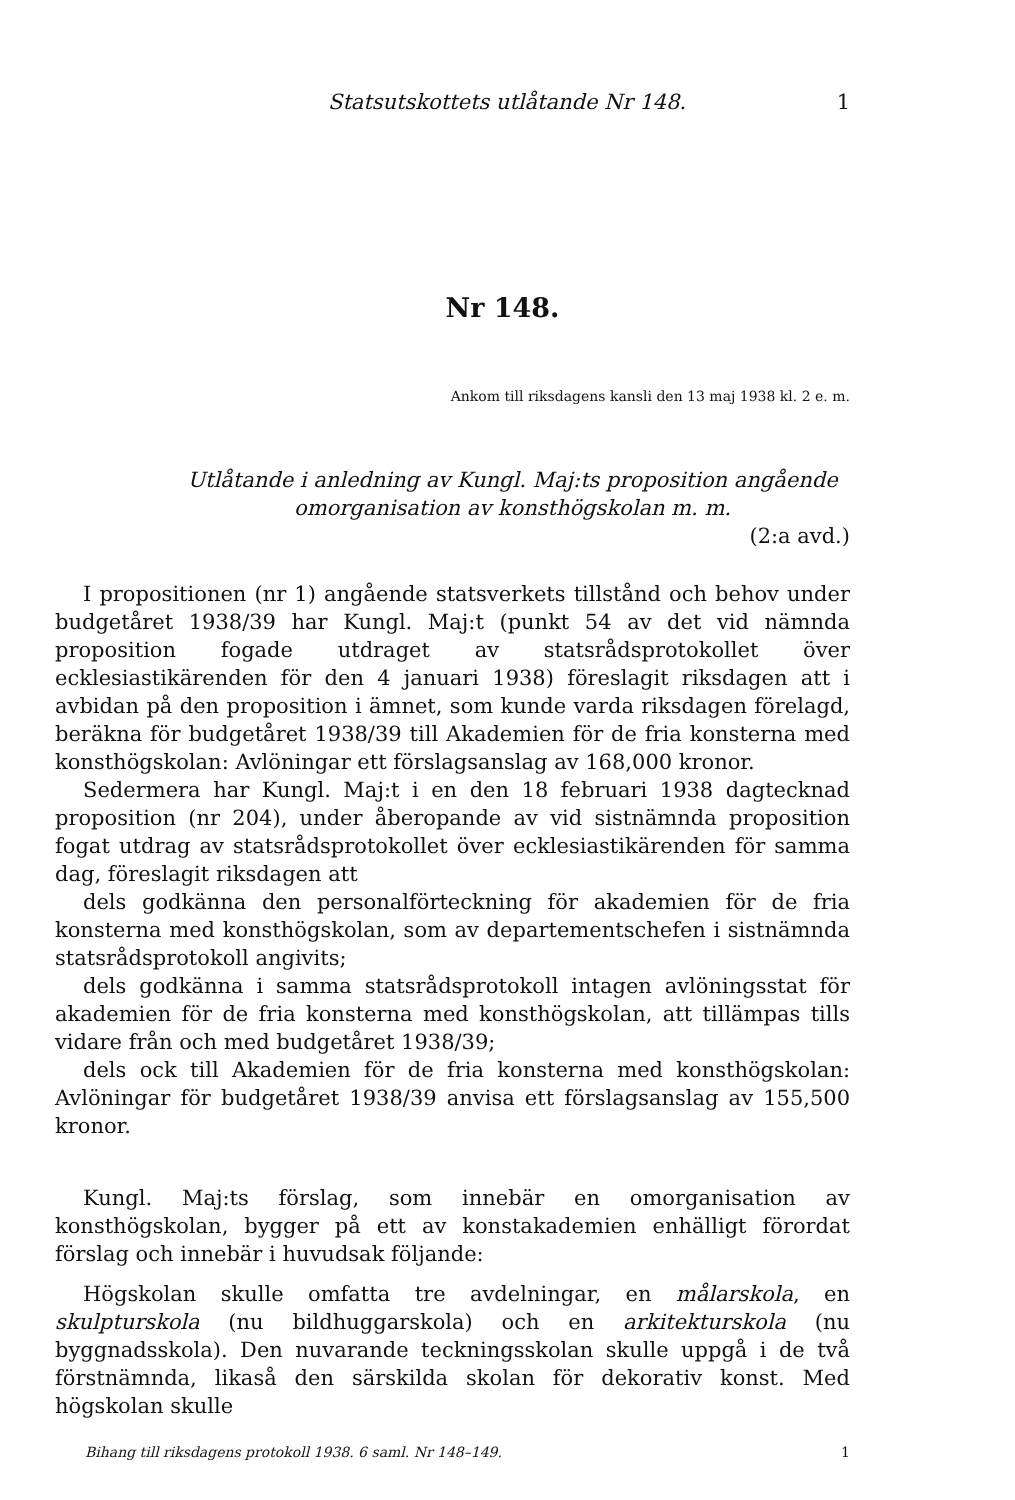Statsutskottets utlåtande Nr 148. 1
Nr 148.
Ankom till riksdagens kansli den 13 maj 1938 kl. 2 e. m.
Utlåtande i anledning av Kungl. Maj:ts proposition angående omorganisation av konsthögskolan m. m.
(2:a avd.)
I propositionen (nr 1) angående statsverkets tillstånd och behov under budgetåret 1938/39 har Kungl. Maj:t (punkt 54 av det vid nämnda proposition fogade utdraget av statsrådsprotokollet över ecklesiastikärenden för den 4 januari 1938) föreslagit riksdagen att i avbidan på den proposition i ämnet, som kunde varda riksdagen förelagd, beräkna för budgetåret 1938/39 till Akademien för de fria konsterna med konsthögskolan: Avlöningar ett förslagsanslag av 168,000 kronor.
Sedermera har Kungl. Maj:t i en den 18 februari 1938 dagtecknad proposition (nr 204), under åberopande av vid sistnämnda proposition fogat utdrag av statsrådsprotokollet över ecklesiastikärenden för samma dag, föreslagit riksdagen att
dels godkänna den personalförteckning för akademien för de fria konsterna med konsthögskolan, som av departementschefen i sistnämnda statsrådsprotokoll angivits;
dels godkänna i samma statsrådsprotokoll intagen avlöningsstat för akademien för de fria konsterna med konsthögskolan, att tillämpas tills vidare från och med budgetåret 1938/39;
dels ock till Akademien för de fria konsterna med konsthögskolan: Avlöningar för budgetåret 1938/39 anvisa ett förslagsanslag av 155,500 kronor.
Kungl. Maj:ts förslag, som innebär en omorganisation av konsthögskolan, bygger på ett av konstakademien enhälligt förordat förslag och innebär i huvudsak följande:
Högskolan skulle omfatta tre avdelningar, en målarskola, en skulpturskola (nu bildhuggarskola) och en arkitekturskola (nu byggnadsskola). Den nuvarande teckningsskolan skulle uppgå i de två förstnämnda, likaså den särskilda skolan för dekorativ konst. Med högskolan skulle
Bihang till riksdagens protokoll 1938. 6 saml. Nr 148–149. 1